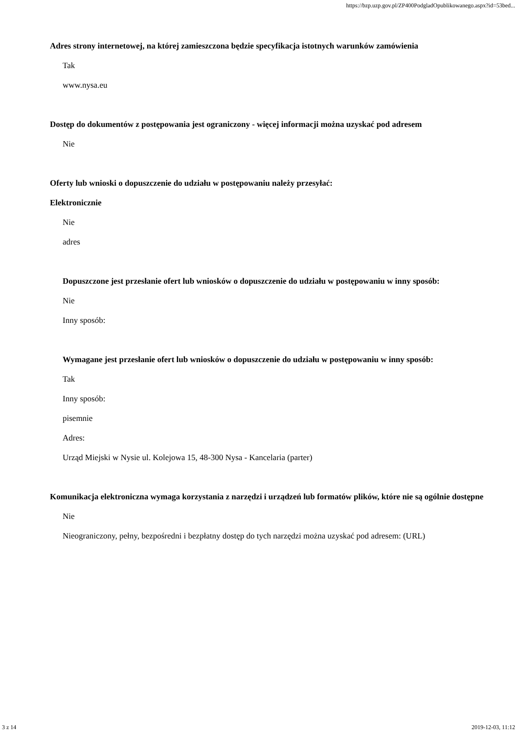https://bzp.uzp.gov.pl/ZP400PodgladOpublikowanego.aspx?id=53bed...
Adres strony internetowej, na której zamieszczona będzie specyfikacja istotnych warunków zamówienia
Tak
www.nysa.eu
Dostęp do dokumentów z postępowania jest ograniczony - więcej informacji można uzyskać pod adresem
Nie
Oferty lub wnioski o dopuszczenie do udziału w postępowaniu należy przesyłać:
Elektronicznie
Nie
adres
Dopuszczone jest przesłanie ofert lub wniosków o dopuszczenie do udziału w postępowaniu w inny sposób:
Nie
Inny sposób:
Wymagane jest przesłanie ofert lub wniosków o dopuszczenie do udziału w postępowaniu w inny sposób:
Tak
Inny sposób:
pisemnie
Adres:
Urząd Miejski w Nysie ul. Kolejowa 15, 48-300 Nysa - Kancelaria (parter)
Komunikacja elektroniczna wymaga korzystania z narzędzi i urządzeń lub formatów plików, które nie są ogólnie dostępne
Nie
Nieograniczony, pełny, bezpośredni i bezpłatny dostęp do tych narzędzi można uzyskać pod adresem: (URL)
3 z 14 2019-12-03, 11:12